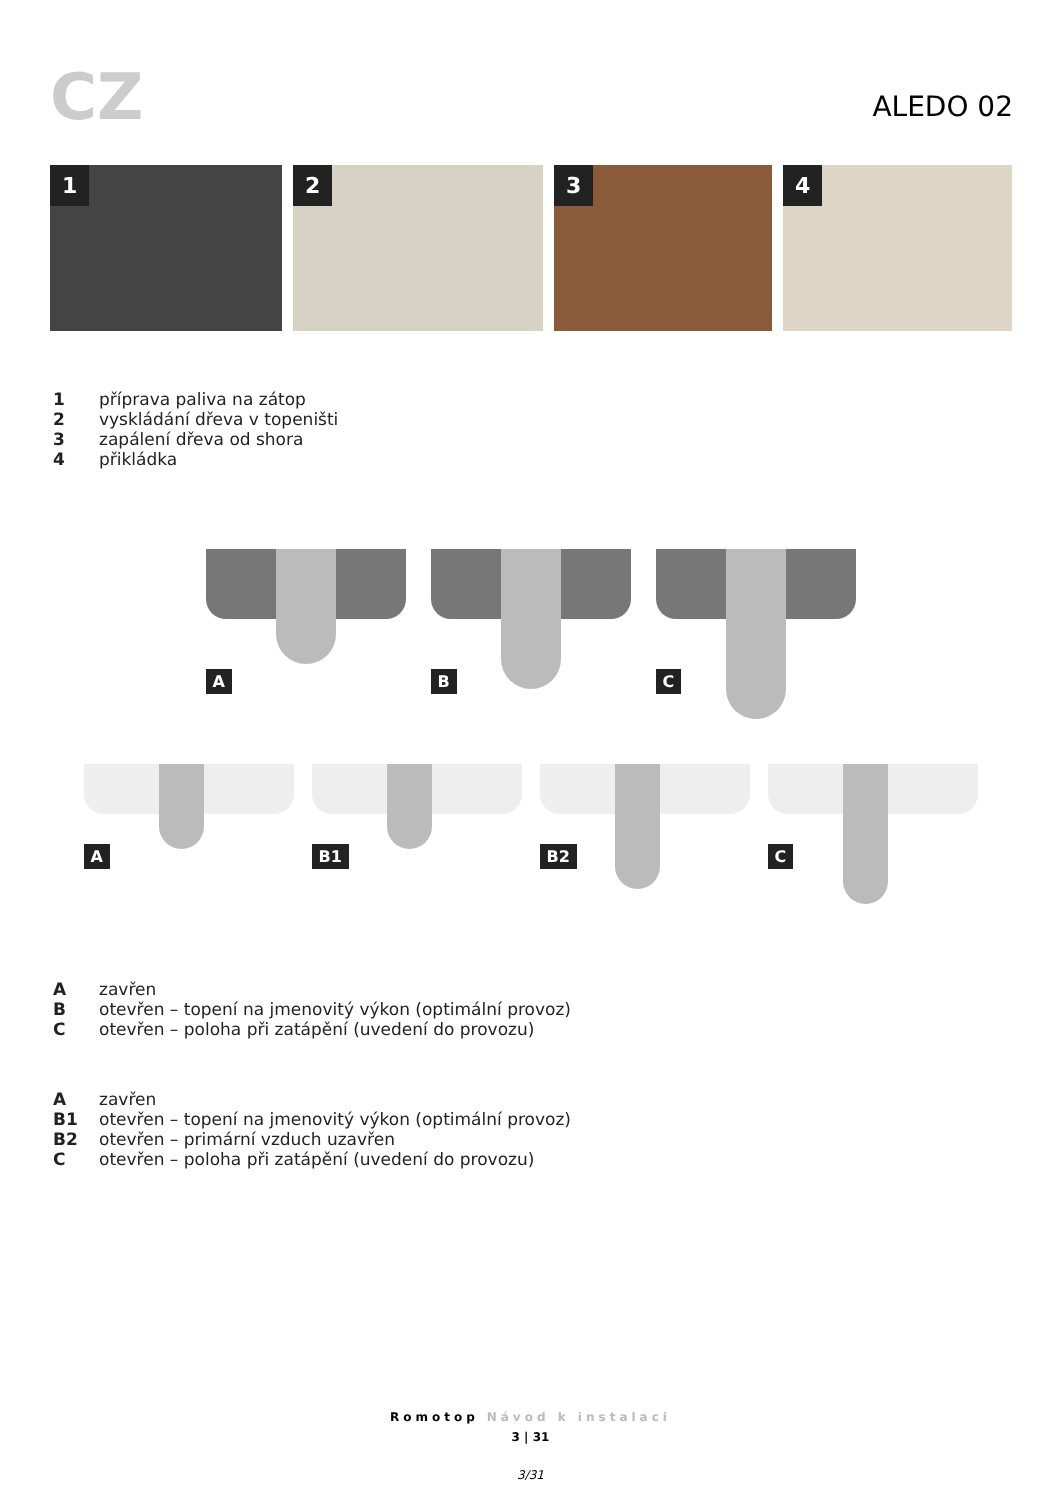CZ
ALEDO 02
1
2
3
4
1 příprava paliva na zátop
2 vyskládání dřeva v topeništi
3 zapálení dřeva od shora
4 přikládka
A
B
C
A
B1
B2
C
Azavřen
Botevřen – topení na jmenovitý výkon (optimální provoz)
Cotevřen – poloha při zatápění (uvedení do provozu)
Azavřen
B1 otevřen – topení na jmenovitý výkon (optimální provoz)
B2 otevřen – primární vzduch uzavřen
Cotevřen – poloha při zatápění (uvedení do provozu)
Romotop Návod k instalaci
3 | 31
3/31